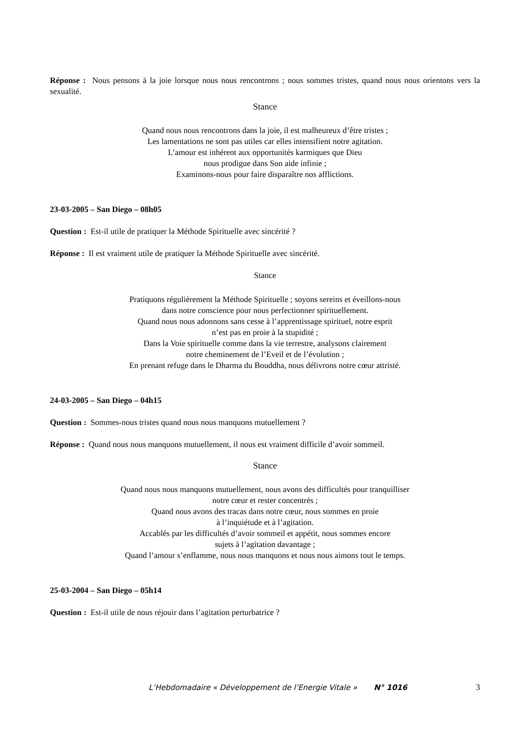Réponse : Nous pensons à la joie lorsque nous nous rencontrons ; nous sommes tristes, quand nous nous orientons vers la sexualité.
Stance
Quand nous nous rencontrons dans la joie, il est malheureux d’être tristes ;
Les lamentations ne sont pas utiles car elles intensifient notre agitation.
L’amour est inhérent aux opportunités karmiques que Dieu
nous prodigue dans Son aide infinie ;
Examinons-nous pour faire disparaître nos afflictions.
23-03-2005 – San Diego – 08h05
Question : Est-il utile de pratiquer la Méthode Spirituelle avec sincérité ?
Réponse : Il est vraiment utile de pratiquer la Méthode Spirituelle avec sincérité.
Stance
Pratiquons régulièrement la Méthode Spirituelle ; soyons sereins et éveillons-nous
dans notre conscience pour nous perfectionner spirituellement.
Quand nous nous adonnons sans cesse à l’apprentissage spirituel, notre esprit
n’est pas en proie à la stupidité ;
Dans la Voie spirituelle comme dans la vie terrestre, analysons clairement
notre cheminement de l’Eveil et de l’évolution ;
En prenant refuge dans le Dharma du Bouddha, nous délivrons notre cœur attristé.
24-03-2005 – San Diego – 04h15
Question : Sommes-nous tristes quand nous nous manquons mutuellement ?
Réponse : Quand nous nous manquons mutuellement, il nous est vraiment difficile d’avoir sommeil.
Stance
Quand nous nous manquons mutuellement, nous avons des difficultés pour tranquilliser
notre cœur et rester concentrés ;
Quand nous avons des tracas dans notre cœur, nous sommes en proie
à l’inquiétude et à l’agitation.
Accablés par les difficultés d’avoir sommeil et appétit, nous sommes encore
sujets à l’agitation davantage ;
Quand l’amour s’enflamme, nous nous manquons et nous nous aimons tout le temps.
25-03-2004 – San Diego – 05h14
Question : Est-il utile de nous réjouir dans l’agitation perturbatrice ?
L’Hebdomadaire « Développement de l’Energie Vitale » N° 1016 3